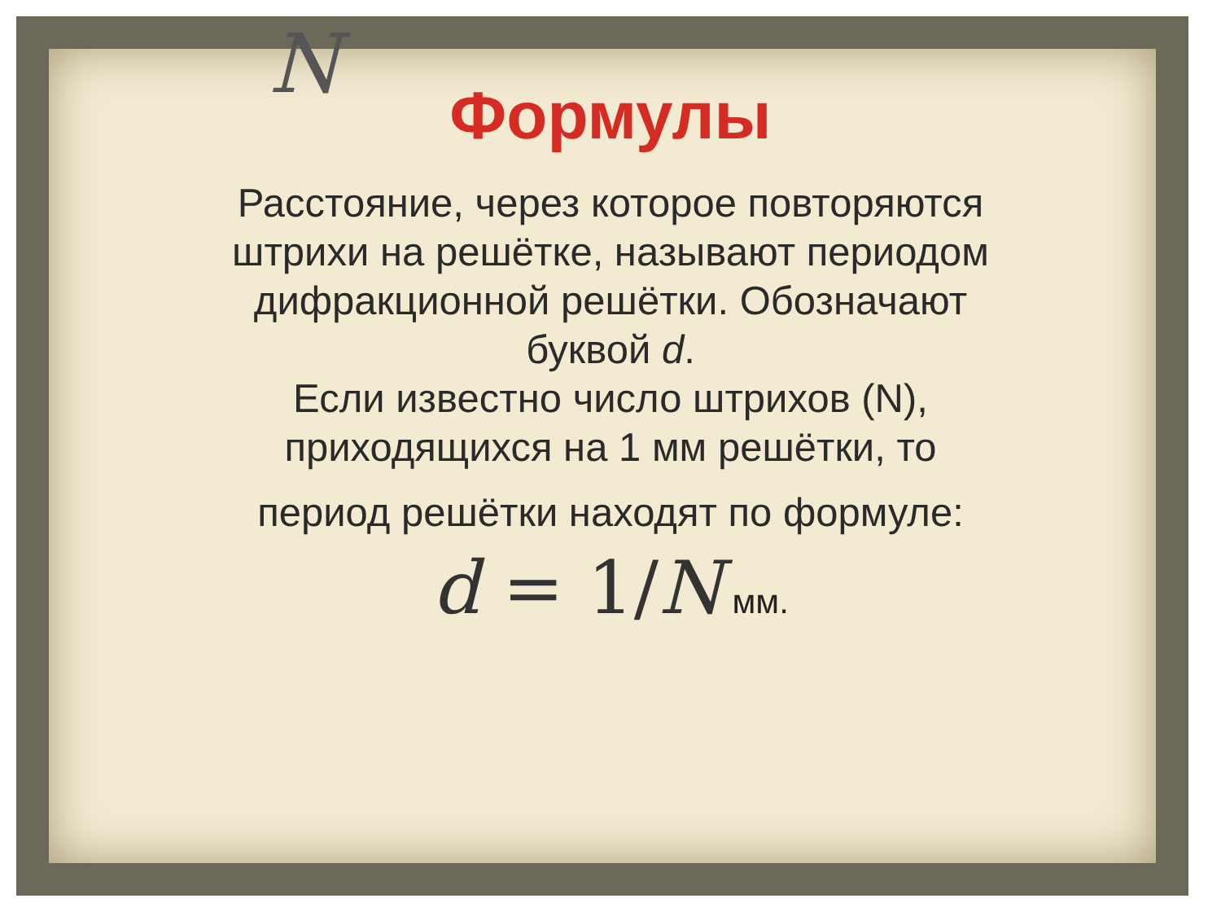N
Формулы
Расстояние, через которое повторяются штрихи на решётке, называют периодом дифракционной решётки. Обозначают буквой d.
Если известно число штрихов (N), приходящихся на 1 мм решётки, то
период решётки находят по формуле:
d = 1/N мм.